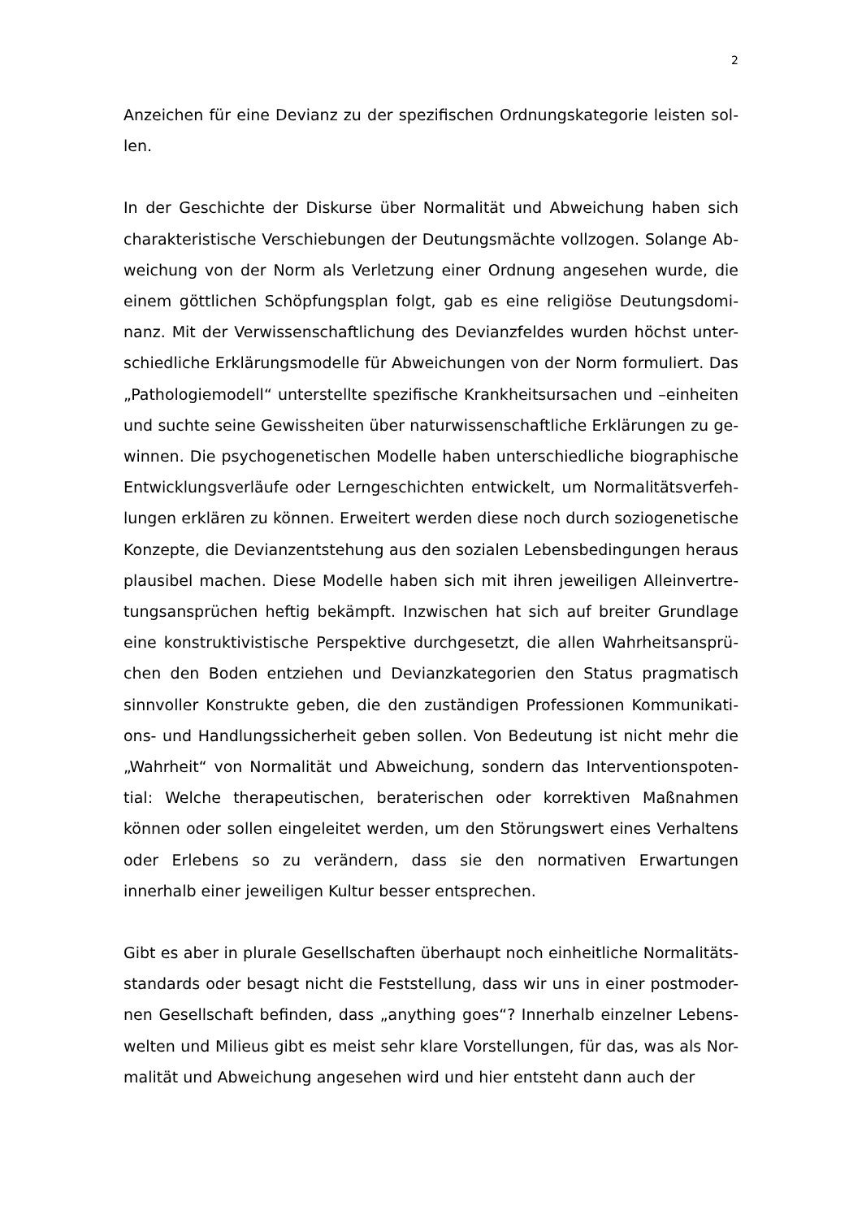2
Anzeichen für eine Devianz zu der spezifischen Ordnungskategorie leisten sol-len.
In der Geschichte der Diskurse über Normalität und Abweichung haben sich charakteristische Verschiebungen der Deutungsmächte vollzogen. Solange Ab-weichung von der Norm als Verletzung einer Ordnung angesehen wurde, die einem göttlichen Schöpfungsplan folgt, gab es eine religiöse Deutungsdomi-nanz. Mit der Verwissenschaftlichung des Devianzfeldes wurden höchst unter-schiedliche Erklärungsmodelle für Abweichungen von der Norm formuliert. Das „Pathologiemodell“ unterstellte spezifische Krankheitsursachen und –einheiten und suchte seine Gewissheiten über naturwissenschaftliche Erklärungen zu ge-winnen. Die psychogenetischen Modelle haben unterschiedliche biographische Entwicklungsverläufe oder Lerngeschichten entwickelt, um Normalitätsverfeh-lungen erklären zu können. Erweitert werden diese noch durch soziogenetische Konzepte, die Devianzentstehung aus den sozialen Lebensbedingungen heraus plausibel machen. Diese Modelle haben sich mit ihren jeweiligen Alleinvertre-tungsansprüchen heftig bekämpft. Inzwischen hat sich auf breiter Grundlage eine konstruktivistische Perspektive durchgesetzt, die allen Wahrheitsansprü-chen den Boden entziehen und Devianzkategorien den Status pragmatisch sinnvoller Konstrukte geben, die den zuständigen Professionen Kommunikati-ons- und Handlungssicherheit geben sollen. Von Bedeutung ist nicht mehr die „Wahrheit“ von Normalität und Abweichung, sondern das Interventionspoten-tial: Welche therapeutischen, beraterischen oder korrektiven Maßnahmen können oder sollen eingeleitet werden, um den Störungswert eines Verhaltens oder Erlebens so zu verändern, dass sie den normativen Erwartungen innerhalb einer jeweiligen Kultur besser entsprechen.
Gibt es aber in plurale Gesellschaften überhaupt noch einheitliche Normalitäts-standards oder besagt nicht die Feststellung, dass wir uns in einer postmoder-nen Gesellschaft befinden, dass „anything goes“? Innerhalb einzelner Lebens-welten und Milieus gibt es meist sehr klare Vorstellungen, für das, was als Nor-malität und Abweichung angesehen wird und hier entsteht dann auch der